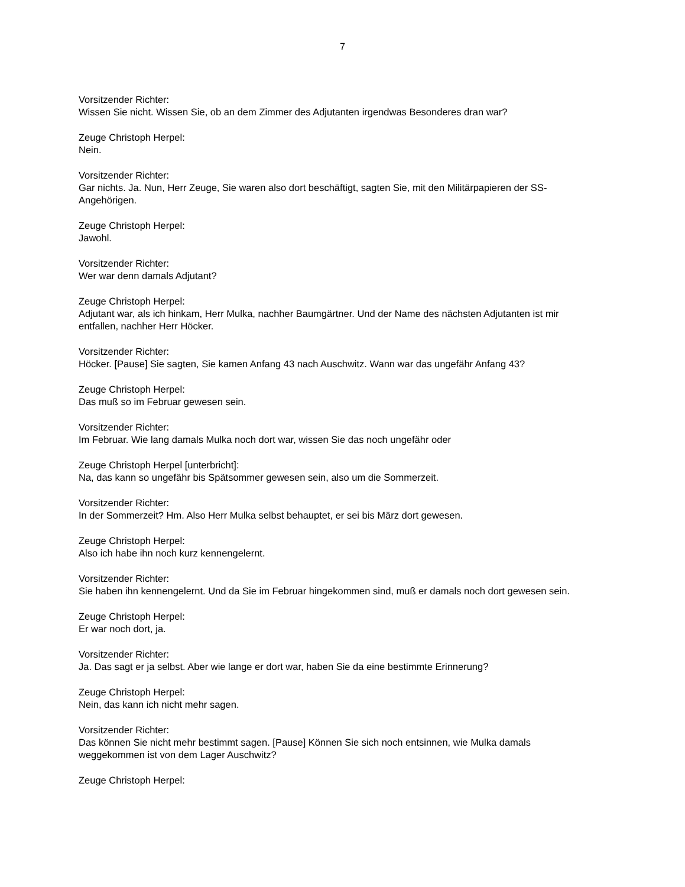7
Vorsitzender Richter:
Wissen Sie nicht. Wissen Sie, ob an dem Zimmer des Adjutanten irgendwas Besonderes dran war?
Zeuge Christoph Herpel:
Nein.
Vorsitzender Richter:
Gar nichts. Ja. Nun, Herr Zeuge, Sie waren also dort beschäftigt, sagten Sie, mit den Militärpapieren der SS-Angehörigen.
Zeuge Christoph Herpel:
Jawohl.
Vorsitzender Richter:
Wer war denn damals Adjutant?
Zeuge Christoph Herpel:
Adjutant war, als ich hinkam, Herr Mulka, nachher Baumgärtner. Und der Name des nächsten Adjutanten ist mir entfallen, nachher Herr Höcker.
Vorsitzender Richter:
Höcker. [Pause] Sie sagten, Sie kamen Anfang 43 nach Auschwitz. Wann war das ungefähr Anfang 43?
Zeuge Christoph Herpel:
Das muß so im Februar gewesen sein.
Vorsitzender Richter:
Im Februar. Wie lang damals Mulka noch dort war, wissen Sie das noch ungefähr oder
Zeuge Christoph Herpel [unterbricht]:
Na, das kann so ungefähr bis Spätsommer gewesen sein, also um die Sommerzeit.
Vorsitzender Richter:
In der Sommerzeit? Hm. Also Herr Mulka selbst behauptet, er sei bis März dort gewesen.
Zeuge Christoph Herpel:
Also ich habe ihn noch kurz kennengelernt.
Vorsitzender Richter:
Sie haben ihn kennengelernt. Und da Sie im Februar hingekommen sind, muß er damals noch dort gewesen sein.
Zeuge Christoph Herpel:
Er war noch dort, ja.
Vorsitzender Richter:
Ja. Das sagt er ja selbst. Aber wie lange er dort war, haben Sie da eine bestimmte Erinnerung?
Zeuge Christoph Herpel:
Nein, das kann ich nicht mehr sagen.
Vorsitzender Richter:
Das können Sie nicht mehr bestimmt sagen. [Pause] Können Sie sich noch entsinnen, wie Mulka damals weggekommen ist von dem Lager Auschwitz?
Zeuge Christoph Herpel: